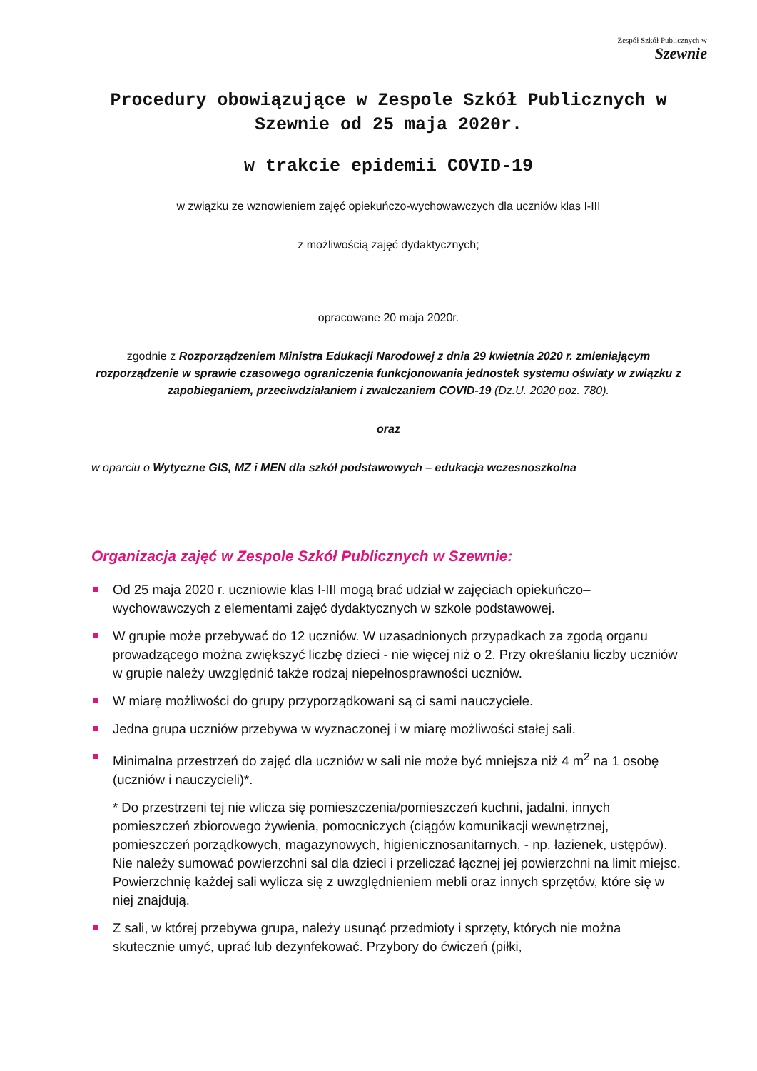Zespół Szkół Publicznych w
Szewnie
Procedury obowiązujące w Zespole Szkół Publicznych w Szewnie od 25 maja 2020r.
w trakcie epidemii COVID-19
w związku ze wznowieniem zajęć opiekuńczo-wychowawczych dla uczniów klas I-III
z możliwością zajęć dydaktycznych;
opracowane 20 maja 2020r.
zgodnie z Rozporządzeniem Ministra Edukacji Narodowej z dnia 29 kwietnia 2020 r. zmieniającym rozporządzenie w sprawie czasowego ograniczenia funkcjonowania jednostek systemu oświaty w związku z zapobieganiem, przeciwdziałaniem i zwalczaniem COVID-19 (Dz.U. 2020 poz. 780).
oraz
w oparciu o Wytyczne GIS, MZ i MEN dla szkół podstawowych – edukacja wczesnoszkolna
Organizacja zajęć w Zespole Szkół Publicznych w Szewnie:
Od 25 maja 2020 r. uczniowie klas I-III mogą brać udział w zajęciach opiekuńczo–wychowawczych z elementami zajęć dydaktycznych w szkole podstawowej.
W grupie może przebywać do 12 uczniów. W uzasadnionych przypadkach za zgodą organu prowadzącego można zwiększyć liczbę dzieci - nie więcej niż o 2. Przy określaniu liczby uczniów w grupie należy uwzględnić także rodzaj niepełnosprawności uczniów.
W miarę możliwości do grupy przyporządkowani są ci sami nauczyciele.
Jedna grupa uczniów przebywa w wyznaczonej i w miarę możliwości stałej sali.
Minimalna przestrzeń do zajęć dla uczniów w sali nie może być mniejsza niż 4 m<sup>2</sup> na 1 osobę (uczniów i nauczycieli)*.
* Do przestrzeni tej nie wlicza się pomieszczenia/pomieszczeń kuchni, jadalni, innych pomieszczeń zbiorowego żywienia, pomocniczych (ciągów komunikacji wewnętrznej, pomieszczeń porządkowych, magazynowych, higienicznosanitarnych, - np. łazienek, ustępów). Nie należy sumować powierzchni sal dla dzieci i przeliczać łącznej jej powierzchni na limit miejsc. Powierzchnię każdej sali wylicza się z uwzględnieniem mebli oraz innych sprzętów, które się w niej znajdują.
Z sali, w której przebywa grupa, należy usunąć przedmioty i sprzęty, których nie można skutecznie umyć, uprać lub dezynfekować. Przybory do ćwiczeń (piłki,